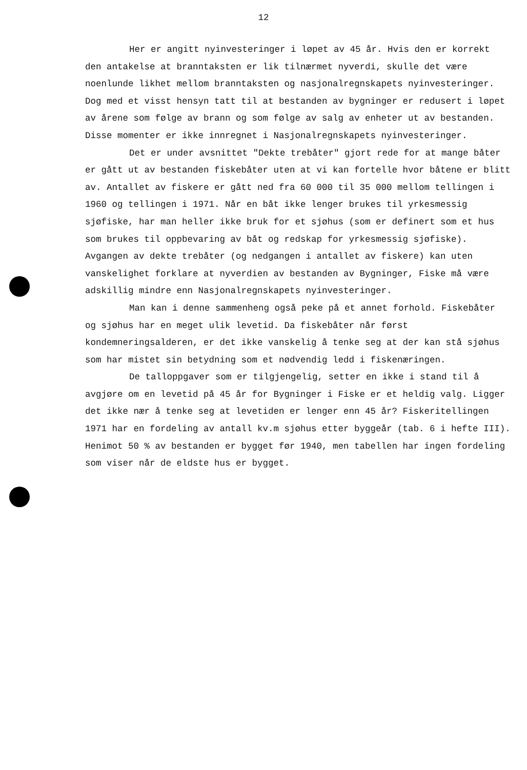12
Her er angitt nyinvesteringer i løpet av 45 år. Hvis den er korrekt den antakelse at branntaksten er lik tilnærmet nyverdi, skulle det være noenlunde likhet mellom branntaksten og nasjonalregnskapets nyinvesteringer. Dog med et visst hensyn tatt til at bestanden av bygninger er redusert i løpet av årene som følge av brann og som følge av salg av enheter ut av bestanden. Disse momenter er ikke innregnet i Nasjonalregnskapets nyinvesteringer.
Det er under avsnittet "Dekte trebåter" gjort rede for at mange båter er gått ut av bestanden fiskebåter uten at vi kan fortelle hvor båtene er blitt av. Antallet av fiskere er gått ned fra 60 000 til 35 000 mellom tellingen i 1960 og tellingen i 1971. Når en båt ikke lenger brukes til yrkesmessig sjøfiske, har man heller ikke bruk for et sjøhus (som er definert som et hus som brukes til oppbevaring av båt og redskap for yrkesmessig sjøfiske). Avgangen av dekte trebåter (og nedgangen i antallet av fiskere) kan uten vanskelighet forklare at nyverdien av bestanden av Bygninger, Fiske må være adskillig mindre enn Nasjonalregnskapets nyinvesteringer.
Man kan i denne sammenheng også peke på et annet forhold. Fiskebåter og sjøhus har en meget ulik levetid. Da fiskebåter når først kondemneringsalderen, er det ikke vanskelig å tenke seg at der kan stå sjøhus som har mistet sin betydning som et nødvendig ledd i fiskenæringen.
De talloppgaver som er tilgjengelig, setter en ikke i stand til å avgjøre om en levetid på 45 år for Bygninger i Fiske er et heldig valg. Ligger det ikke nær å tenke seg at levetiden er lenger enn 45 år? Fiskeritellingen 1971 har en fordeling av antall kv.m sjøhus etter byggeår (tab. 6 i hefte III). Henimot 50 % av bestanden er bygget før 1940, men tabellen har ingen fordeling som viser når de eldste hus er bygget.